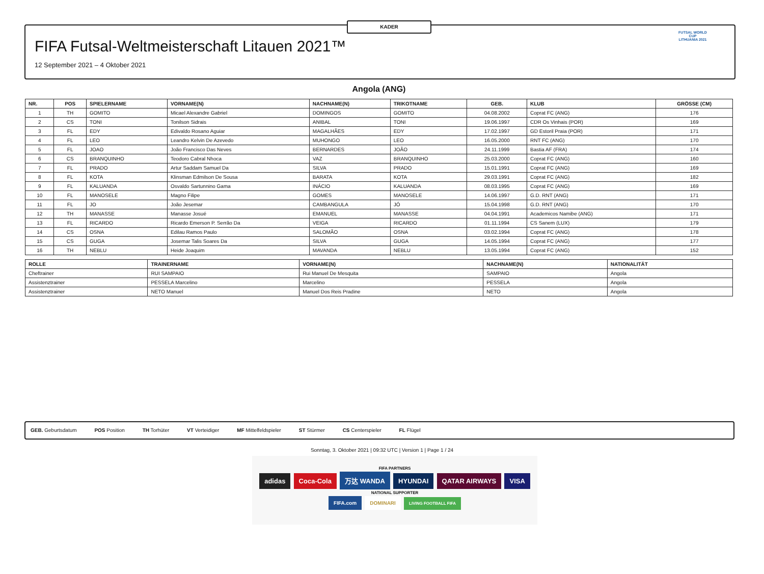KADER
FIFA Futsal-Weltmeisterschaft Litauen 2021™
12 September 2021 – 4 Oktober 2021
FUTSAL WORLD CUP
LITHUANIA 2021
Angola (ANG)
| NR. | POS | SPIELERNAME | VORNAME(N) | NACHNAME(N) | TRIKOTNAME | GEB. | KLUB | GRÖSSE (CM) |
| --- | --- | --- | --- | --- | --- | --- | --- | --- |
| 1 | TH | GOMITO | Micael Alexandre Gabriel | DOMINGOS | GOMITO | 04.08.2002 | Coprat FC (ANG) | 176 |
| 2 | CS | TONI | Tonilson Sidrais | ANIBAL | TONI | 19.06.1997 | CDR Os Vinhais (POR) | 169 |
| 3 | FL | EDY | Edivaldo Rosano Aguiar | MAGALHÃES | EDY | 17.02.1997 | GD Estoril Praia (POR) | 171 |
| 4 | FL | LEO | Leandro Kelvin De Azevedo | MUHONGO | LEO | 16.05.2000 | RNT FC (ANG) | 170 |
| 5 | FL | JOAO | João Francisco Das Neves | BERNARDES | JOÃO | 24.11.1999 | Bastia AF (FRA) | 174 |
| 6 | CS | BRANQUINHO | Teodoro Cabral Nhoca | VAZ | BRANQUINHO | 25.03.2000 | Coprat FC (ANG) | 160 |
| 7 | FL | PRADO | Artur Saddam Samuel Da | SILVA | PRADO | 15.01.1991 | Coprat FC (ANG) | 169 |
| 8 | FL | KOTA | Klinsman Edmilson De Sousa | BARATA | KOTA | 29.03.1991 | Coprat FC (ANG) | 182 |
| 9 | FL | KALUANDA | Osvaldo Sartunnino Gama | INÁCIO | KALUANDA | 08.03.1995 | Coprat FC (ANG) | 169 |
| 10 | FL | MANOSELE | Magno Filipe | GOMES | MANOSELE | 14.06.1997 | G.D. RNT (ANG) | 171 |
| 11 | FL | JO | João Jesemar | CAMBANGULA | JÓ | 15.04.1998 | G.D. RNT (ANG) | 170 |
| 12 | TH | MANASSE | Manasse Josué | EMANUEL | MANASSE | 04.04.1991 | Academicos Namibe (ANG) | 171 |
| 13 | FL | RICARDO | Ricardo Emerson P. Serrão Da | VEIGA | RICARDO | 01.11.1994 | CS Sanem (LUX) | 179 |
| 14 | CS | OSNA | Edilau Ramos Paulo | SALOMÃO | OSNA | 03.02.1994 | Coprat FC (ANG) | 178 |
| 15 | CS | GUGA | Josemar Talis Soares Da | SILVA | GUGA | 14.05.1994 | Coprat FC (ANG) | 177 |
| 16 | TH | NEBLU | Heide Joaquim | MAVANDA | NEBLU | 13.05.1994 | Coprat FC (ANG) | 152 |
| ROLLE | TRAINERNAME | VORNAME(N) | NACHNAME(N) | NATIONALITÄT |
| --- | --- | --- | --- | --- |
| Cheftrainer | RUI SAMPAIO | Rui Manuel De Mesquita | SAMPAIO | Angola |
| Assistenztrainer | PESSELA Marcelino | Marcelino | PESSELA | Angola |
| Assistenztrainer | NETO Manuel | Manuel Dos Reis Pradine | NETO | Angola |
GEB. Geburtsdatum POS Position TH Torhüter VT Verteidiger MF Mittelfeldspieler ST Stürmer CS Centerspieler FL Flügel
Sonntag, 3. Oktober 2021 | 09:32 UTC | Version 1 | Page 1 / 24
FIFA PARTNERS
adidas Coca-Cola 万达 WANDA HYUNDAI QATAR AIRWAYS VISA
NATIONAL SUPPORTER
FIFA.com DOMINARI LIVING FOOTBALL FIFA